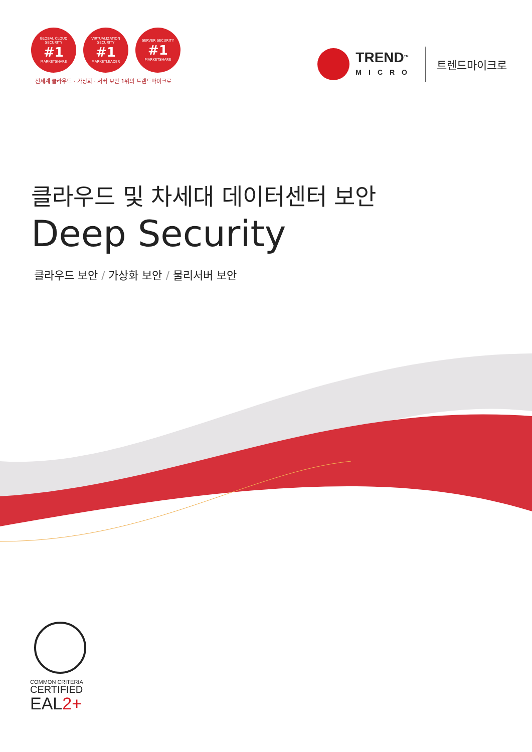GLOBAL CLOUD SECURITY
#1
MARKETSHARE
VIRTUALIZATION SECURITY
#1
MARKETLEADER
SERVER SECURITY
#1
MARKETSHARE
전세계 클라우드 · 가상화 · 서버 보안 1위의 트렌드마이크로
TREND<sup>TM</sup>
MICRO
트렌드마이크로
클라우드 및 차세대 데이터센터 보안
Deep Security
클라우드 보안 / 가상화 보안 / 물리서버 보안
COMMON CRITERIA
CERTIFIED
EAL2+